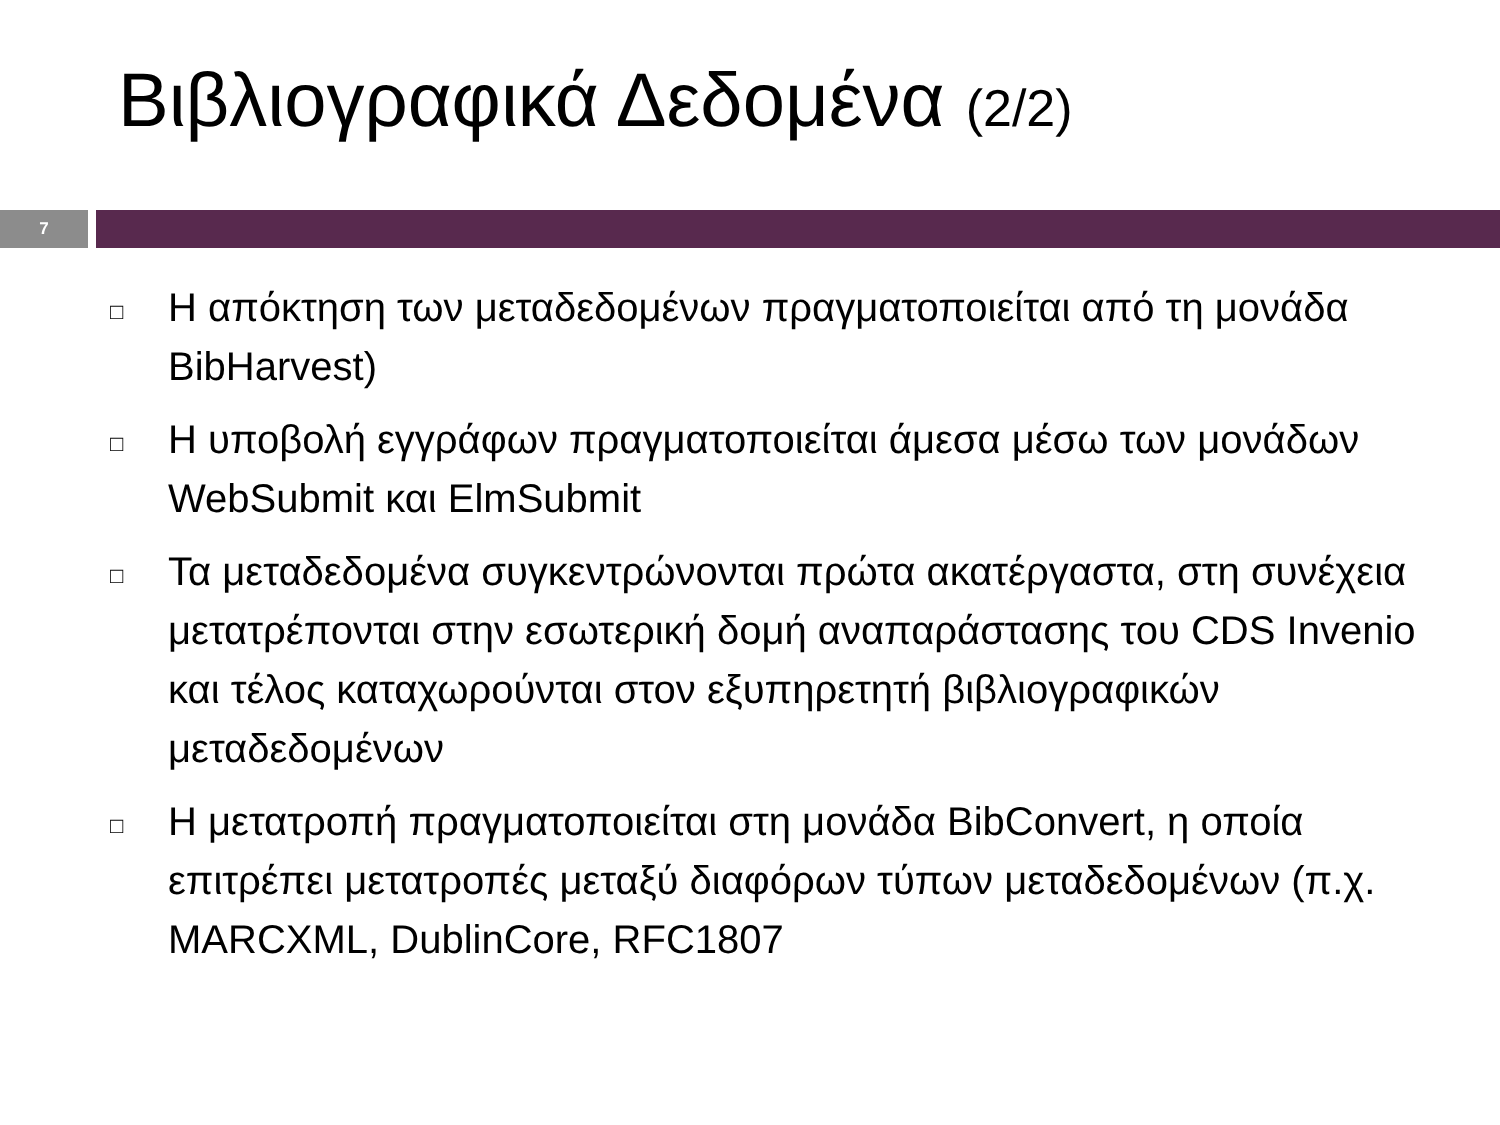Βιβλιογραφικά Δεδομένα (2/2)
7
□
Η απόκτηση των μεταδεδομένων πραγματοποιείται από τη μονάδα BibHarvest)
□
Η υποβολή εγγράφων πραγματοποιείται άμεσα μέσω των μονάδων WebSubmit και ElmSubmit
□
Τα μεταδεδομένα συγκεντρώνονται πρώτα ακατέργαστα, στη συνέχεια μετατρέπονται στην εσωτερική δομή αναπαράστασης του CDS Invenio και τέλος καταχωρούνται στον εξυπηρετητή βιβλιογραφικών μεταδεδομένων
□
Η μετατροπή πραγματοποιείται στη μονάδα BibConvert, η οποία επιτρέπει μετατροπές μεταξύ διαφόρων τύπων μεταδεδομένων (π.χ. MARCXML, DublinCore, RFC1807